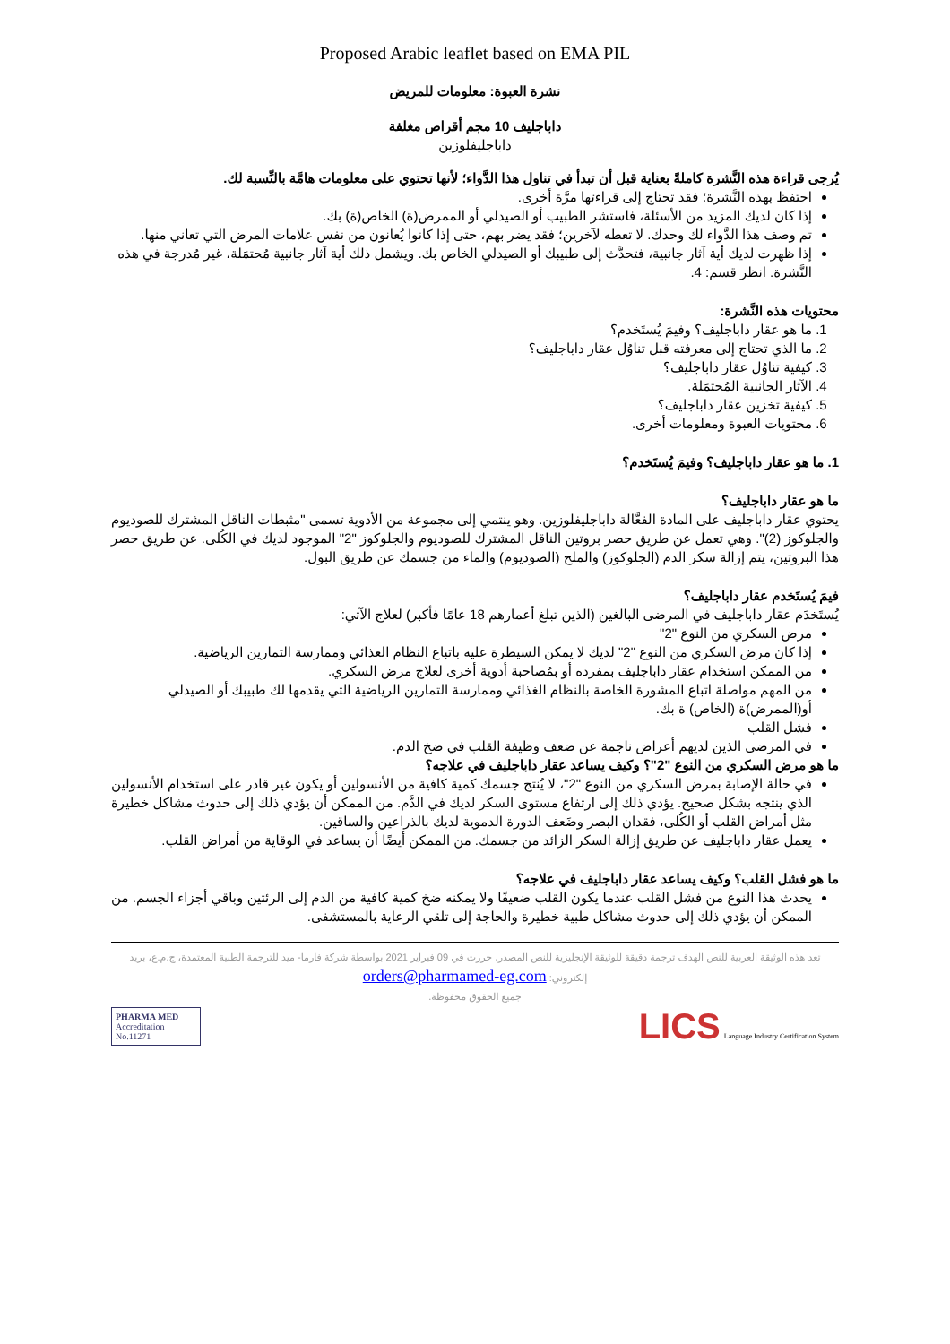Proposed Arabic leaflet based on EMA PIL
نشرة العبوة: معلومات للمريض
داباجليف 10 مجم أقراص مغلفة
داباجليفلوزين
يُرجى قراءة هذه النَّشرة كاملةً بعناية قبل أن تبدأ في تناول هذا الدَّواء؛ لأنها تحتوي على معلومات هامَّة بالنِّسبة لك.
احتفظ بهذه النَّشرة؛ فقد تحتاج إلى قراءتها مرَّة أخرى.
إذا كان لديك المزيد من الأسئلة، فاستشر الطبيب أو الصيدلي أو الممرض(ة) الخاص(ة) بك.
تم وصف هذا الدَّواء لك وحدك. لا تعطه لآخرين؛ فقد يضر بهم، حتى إذا كانوا يُعانون من نفس علامات المرض التي تعاني منها.
إذا ظهرت لديك أية آثار جانبية، فتحدَّث إلى طبيبك أو الصيدلي الخاص بك. ويشمل ذلك أية آثار جانبية مُحتمَلة، غير مُدرجة في هذه النَّشرة. انظر قسم: 4.
محتويات هذه النَّشرة:
1. ما هو عقار داباجليف؟ وفيمَ يُستَخدم؟
2. ما الذي تحتاج إلى معرفته قبل تناوُل عقار داباجليف؟
3. كيفية تناوُل عقار داباجليف؟
4. الآثار الجانبية المُحتمَلة.
5. كيفية تخزين عقار داباجليف؟
6. محتويات العبوة ومعلومات أخرى.
1. ما هو عقار داباجليف؟ وفيمَ يُستَخدم؟
ما هو عقار داباجليف؟
يحتوي عقار داباجليف على المادة الفعَّالة داباجليفلوزين. وهو ينتمي إلى مجموعة من الأدوية تسمى "مثبطات الناقل المشترك للصوديوم والجلوكوز (2)". وهي تعمل عن طريق حصر بروتين الناقل المشترك للصوديوم والجلوكوز "2" الموجود لديك في الكُلى. عن طريق حصر هذا البروتين، يتم إزالة سكر الدم (الجلوكوز) والملح (الصوديوم) والماء من جسمك عن طريق البول.
فيمَ يُستَخدم عقار داباجليف؟
يُستَخدَم عقار داباجليف في المرضى البالغين (الذين تبلغ أعمارهم 18 عامًا فأكبر) لعلاج الآتي:
مرض السكري من النوع "2"
إذا كان مرض السكري من النوع "2" لديك لا يمكن السيطرة عليه باتباع النظام الغذائي وممارسة التمارين الرياضية.
من الممكن استخدام عقار داباجليف بمفرده أو بمُصاحبة أدوية أخرى لعلاج مرض السكري.
من المهم مواصلة اتباع المشورة الخاصة بالنظام الغذائي وممارسة التمارين الرياضية التي يقدمها لك طبيبك أو الصيدلي أو(الممرض)ة (الخاص) ة بك.
فشل القلب
في المرضى الذين لديهم أعراض ناجمة عن ضعف وظيفة القلب في ضخ الدم.
ما هو مرض السكري من النوع "2"؟ وكيف يساعد عقار داباجليف في علاجه؟
في حالة الإصابة بمرض السكري من النوع "2"، لا يُنتج جسمك كمية كافية من الأنسولين أو يكون غير قادر على استخدام الأنسولين الذي ينتجه بشكل صحيح. يؤدي ذلك إلى ارتفاع مستوى السكر لديك في الدَّم. من الممكن أن يؤدي ذلك إلى حدوث مشاكل خطيرة مثل أمراض القلب أو الكُلى، فقدان البصر وضَعف الدورة الدموية لديك بالذراعين والساقين.
يعمل عقار داباجليف عن طريق إزالة السكر الزائد من جسمك. من الممكن أيضًا أن يساعد في الوقاية من أمراض القلب.
ما هو فشل القلب؟ وكيف يساعد عقار داباجليف في علاجه؟
يحدث هذا النوع من فشل القلب عندما يكون القلب ضعيفًا ولا يمكنه ضخ كمية كافية من الدم إلى الرئتين وباقي أجزاء الجسم. من الممكن أن يؤدي ذلك إلى حدوث مشاكل طبية خطيرة والحاجة إلى تلقي الرعاية بالمستشفى.
تعد هذه الوثيقة العربية للنص الهدف ترجمة دقيقة للوثيقة الإنجليزية للنص المصدر، حررت في 09 فبراير 2021 بواسطة شركة فارما- ميد للترجمة الطبية المعتمدة، ج.م.ع، بريد إلكتروني: orders@pharmamed-eg.com
جميع الحقوق محفوظة.
PHARMA MED
Accreditation No.11271
LICS Language Industry Certification System